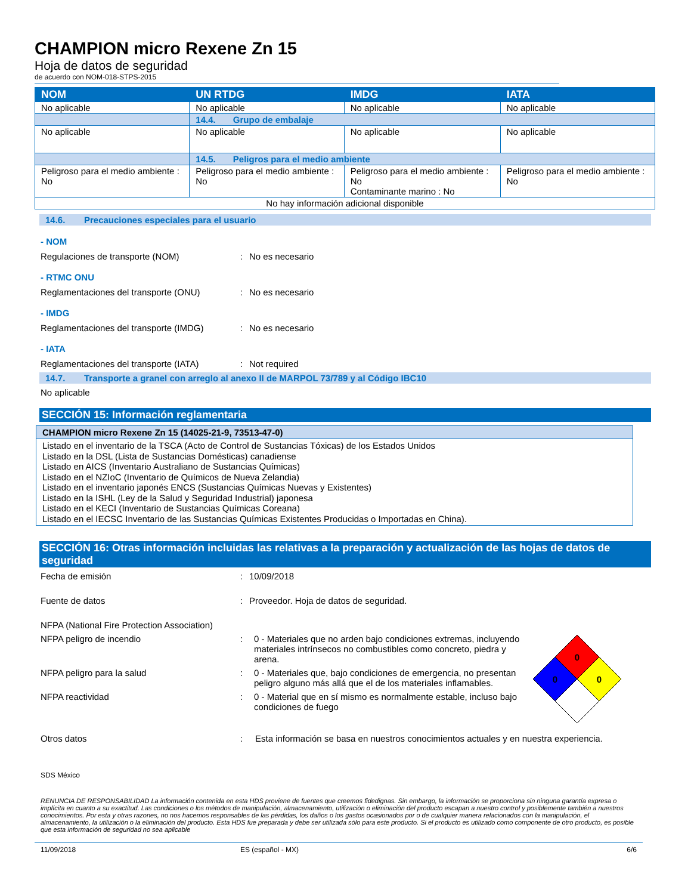CHAMPION micro Rexene Zn 15
Hoja de datos de seguridad
de acuerdo con NOM-018-STPS-2015
| NOM | UN RTDG | IMDG | IATA |
| --- | --- | --- | --- |
| No aplicable | No aplicable | No aplicable | No aplicable |
| | 14.4. Grupo de embalaje | | |
| No aplicable | No aplicable | No aplicable | No aplicable |
| | 14.5. Peligros para el medio ambiente | | |
| Peligroso para el medio ambiente : No | Peligroso para el medio ambiente : No | Peligroso para el medio ambiente : No Contaminante marino : No | Peligroso para el medio ambiente : No |
| No hay información adicional disponible | | | |
14.6. Precauciones especiales para el usuario
- NOM
Regulaciones de transporte (NOM) : No es necesario
- RTMC ONU
Reglamentaciones del transporte (ONU) : No es necesario
- IMDG
Reglamentaciones del transporte (IMDG)
: No es necesario
- IATA
Reglamentaciones del transporte (IATA)
: Not required
14.7. Transporte a granel con arreglo al anexo II de MARPOL 73/789 y al Código IBC10
No aplicable
SECCIÓN 15: Información reglamentaria
CHAMPION micro Rexene Zn 15 (14025-21-9, 73513-47-0)
Listado en el inventario de la TSCA (Acto de Control de Sustancias Tóxicas) de los Estados Unidos
Listado en la DSL (Lista de Sustancias Domésticas) canadiense
Listado en AICS (Inventario Australiano de Sustancias Químicas)
Listado en el NZIoC (Inventario de Químicos de Nueva Zelandia)
Listado en el inventario japonés ENCS (Sustancias Químicas Nuevas y Existentes)
Listado en la ISHL (Ley de la Salud y Seguridad Industrial) japonesa
Listado en el KECI (Inventario de Sustancias Químicas Coreana)
Listado en el IECSC Inventario de las Sustancias Químicas Existentes Producidas o Importadas en China).
SECCIÓN 16: Otras información incluidas las relativas a la preparación y actualización de las hojas de datos de seguridad
Fecha de emisión : 10/09/2018
Fuente de datos : Proveedor. Hoja de datos de seguridad.
NFPA (National Fire Protection Association)
NFPA peligro de incendio : 0 - Materiales que no arden bajo condiciones extremas, incluyendo materiales intrínsecos no combustibles como concreto, piedra y arena.
NFPA peligro para la salud : 0 - Materiales que, bajo condiciones de emergencia, no presentan peligro alguno más allá que el de los materiales inflamables.
NFPA reactividad : 0 - Material que en sí mismo es normalmente estable, incluso bajo condiciones de fuego
0
0
0
Otros datos : Esta información se basa en nuestros conocimientos actuales y en nuestra experiencia.
SDS México
RENUNCIA DE RESPONSABILIDAD La información contenida en esta HDS proviene de fuentes que creemos fidedignas. Sin embargo, la información se proporciona sin ninguna garantía expresa o implícita en cuanto a su exactitud. Las condiciones o los métodos de manipulación, almacenamiento, utilización o eliminación del producto escapan a nuestro control y posiblemente también a nuestros conocimientos. Por esta y otras razones, no nos hacemos responsables de las pérdidas, los daños o los gastos ocasionados por o de cualquier manera relacionados con la manipulación, el almacenamiento, la utilización o la eliminación del producto. Esta HDS fue preparada y debe ser utilizada sólo para este producto. Si el producto es utilizado como componente de otro producto, es posible que esta información de seguridad no sea aplicable
11/09/2018 ES (español - MX) 6/6